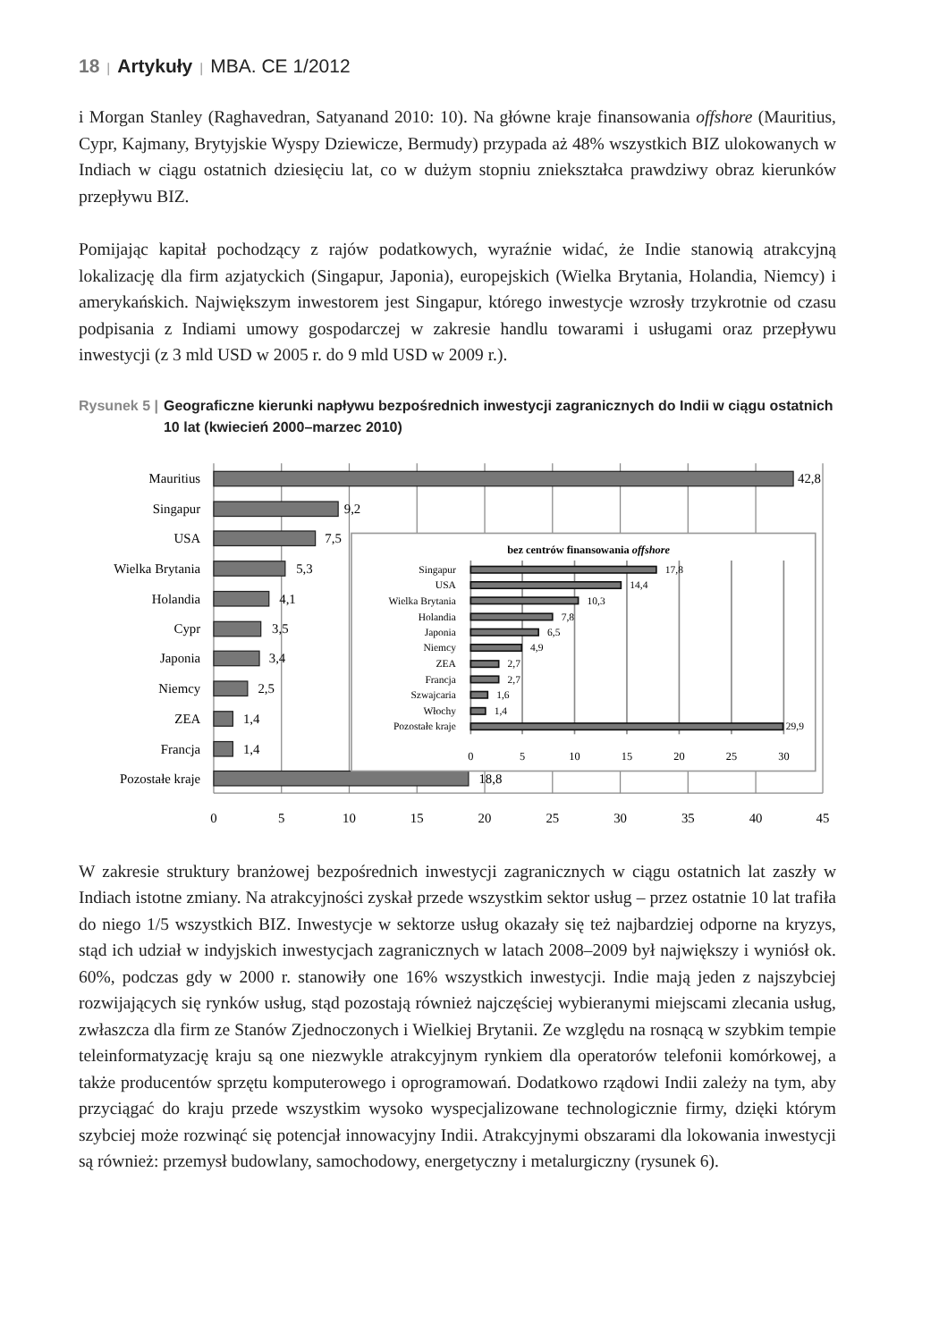18 | Artykuły | MBA. CE 1/2012
i Morgan Stanley (Raghavedran, Satyanand 2010: 10). Na główne kraje finansowania offshore (Mauritius, Cypr, Kajmany, Brytyjskie Wyspy Dziewicze, Bermudy) przypada aż 48% wszystkich BIZ ulokowanych w Indiach w ciągu ostatnich dziesięciu lat, co w dużym stopniu zniekształca prawdziwy obraz kierunków przepływu BIZ.
Pomijając kapitał pochodzący z rajów podatkowych, wyraźnie widać, że Indie stanowią atrakcyjną lokalizację dla firm azjatyckich (Singapur, Japonia), europejskich (Wielka Brytania, Holandia, Niemcy) i amerykańskich. Największym inwestorem jest Singapur, którego inwestycje wzrosły trzykrotnie od czasu podpisania z Indiami umowy gospodarczej w zakresie handlu towarami i usługami oraz przepływu inwestycji (z 3 mld USD w 2005 r. do 9 mld USD w 2009 r.).
Rysunek 5 | Geograficzne kierunki napływu bezpośrednich inwestycji zagranicznych do Indii w ciągu ostatnich 10 lat (kwiecień 2000–marzec 2010)
Mauritius
Singapur
USA
Wielka Brytania
Holandia
Cypr
Japonia
Niemcy
ZEA
Francja
Pozostałe kraje
42,8
9,2
7,5
5,3
4,1
3,5
3,4
2,5
1,4
1,4
18,8
0
5
10
15
20
25
30
35
40
45
bez centrów finansowania offshore
Singapur
USA
Wielka Brytania
Holandia
Japonia
Niemcy
ZEA
Francja
Szwajcaria
Włochy
Pozostałe kraje
17,8
14,4
10,3
7,8
6,5
4,9
2,7
2,7
1,6
1,4
29,9
0
5
10
15
20
25
30
W zakresie struktury branżowej bezpośrednich inwestycji zagranicznych w ciągu ostatnich lat zaszły w Indiach istotne zmiany. Na atrakcyjności zyskał przede wszystkim sektor usług – przez ostatnie 10 lat trafiła do niego 1/5 wszystkich BIZ. Inwestycje w sektorze usług okazały się też najbardziej odporne na kryzys, stąd ich udział w indyjskich inwestycjach zagranicznych w latach 2008–2009 był największy i wyniósł ok. 60%, podczas gdy w 2000 r. stanowiły one 16% wszystkich inwestycji. Indie mają jeden z najszybciej rozwijających się rynków usług, stąd pozostają również najczęściej wybieranymi miejscami zlecania usług, zwłaszcza dla firm ze Stanów Zjednoczonych i Wielkiej Brytanii. Ze względu na rosnącą w szybkim tempie teleinformatyzację kraju są one niezwykle atrakcyjnym rynkiem dla operatorów telefonii komórkowej, a także producentów sprzętu komputerowego i oprogramowań. Dodatkowo rządowi Indii zależy na tym, aby przyciągać do kraju przede wszystkim wysoko wyspecjalizowane technologicznie firmy, dzięki którym szybciej może rozwinąć się potencjał innowacyjny Indii. Atrakcyjnymi obszarami dla lokowania inwestycji są również: przemysł budowlany, samochodowy, energetyczny i metalurgiczny (rysunek 6).